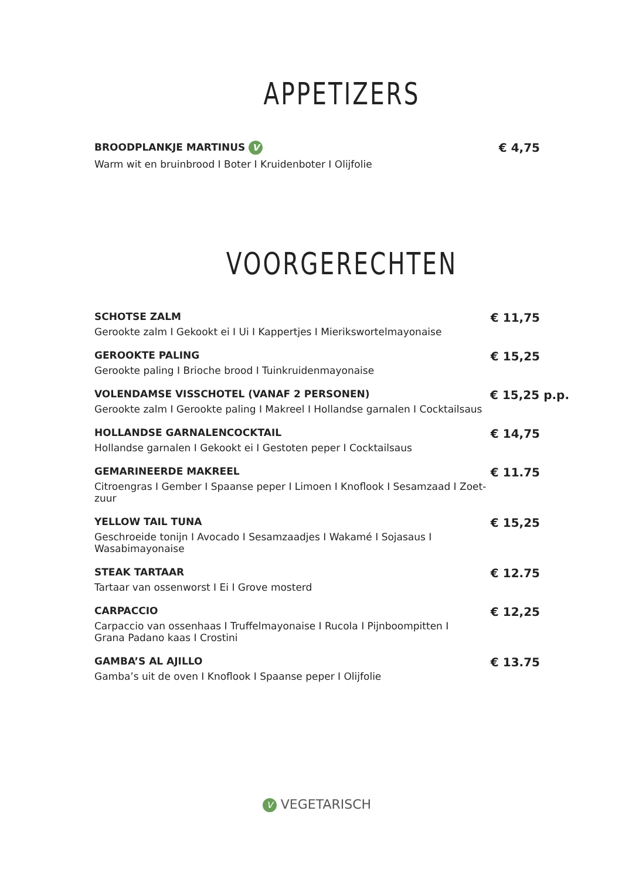APPETIZERS
BROODPLANKJE MARTINUS V
Warm wit en bruinbrood I Boter I Kruidenboter I Olijfolie
€ 4,75
VOORGERECHTEN
SCHOTSE ZALM
Gerookte zalm I Gekookt ei I Ui I Kappertjes I Mierikswortelmayonaise
€ 11,75
GEROOKTE PALING
Gerookte paling I Brioche brood I Tuinkruidenmayonaise
€ 15,25
VOLENDAMSE VISSCHOTEL (VANAF 2 PERSONEN)
Gerookte zalm I Gerookte paling I Makreel I Hollandse garnalen I Cocktailsaus
€ 15,25 p.p.
HOLLANDSE GARNALENCOCKTAIL
Hollandse garnalen I Gekookt ei I Gestoten peper I Cocktailsaus
€ 14,75
GEMARINEERDE MAKREEL
Citroengras I Gember I Spaanse peper I Limoen I Knoflook I Sesamzaad I Zoet-zuur
€ 11.75
YELLOW TAIL TUNA
Geschroeide tonijn I Avocado I Sesamzaadjes I Wakamé I Sojasaus I Wasabimayonaise
€ 15,25
STEAK TARTAAR
Tartaar van ossenworst I Ei I Grove mosterd
€ 12.75
CARPACCIO
Carpaccio van ossenhaas I Truffelmayonaise I Rucola I Pijnboompitten I
Grana Padano kaas I Crostini
€ 12,25
GAMBA’S AL AJILLO
Gamba’s uit de oven I Knoflook I Spaanse peper I Olijfolie
€ 13.75
V VEGETARISCH